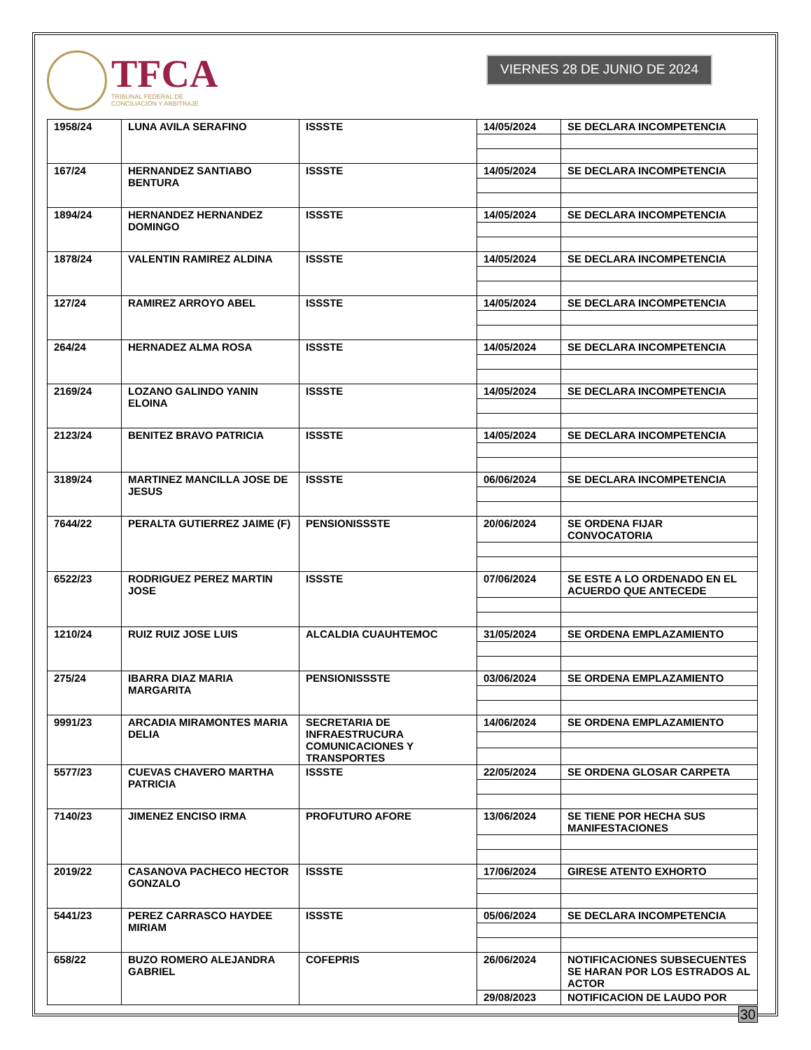TFCA
TRIBUNAL FEDERAL DE
CONCILIACIÓN Y ARBITRAJE
VIERNES 28 DE JUNIO DE 2024
| 1958/24 | LUNA AVILA SERAFINO | ISSSTE | 14/05/2024 | SE DECLARA INCOMPETENCIA |
| 167/24 | HERNANDEZ SANTIABO BENTURA | ISSSTE | 14/05/2024 | SE DECLARA INCOMPETENCIA |
| 1894/24 | HERNANDEZ HERNANDEZ DOMINGO | ISSSTE | 14/05/2024 | SE DECLARA INCOMPETENCIA |
| 1878/24 | VALENTIN RAMIREZ ALDINA | ISSSTE | 14/05/2024 | SE DECLARA INCOMPETENCIA |
| 127/24 | RAMIREZ ARROYO ABEL | ISSSTE | 14/05/2024 | SE DECLARA INCOMPETENCIA |
| 264/24 | HERNADEZ ALMA ROSA | ISSSTE | 14/05/2024 | SE DECLARA INCOMPETENCIA |
| 2169/24 | LOZANO GALINDO YANIN ELOINA | ISSSTE | 14/05/2024 | SE DECLARA INCOMPETENCIA |
| 2123/24 | BENITEZ BRAVO PATRICIA | ISSSTE | 14/05/2024 | SE DECLARA INCOMPETENCIA |
| 3189/24 | MARTINEZ MANCILLA JOSE DE JESUS | ISSSTE | 06/06/2024 | SE DECLARA INCOMPETENCIA |
| 7644/22 | PERALTA GUTIERREZ JAIME (F) | PENSIONISSSTE | 20/06/2024 | SE ORDENA FIJAR CONVOCATORIA |
| 6522/23 | RODRIGUEZ PEREZ MARTIN JOSE | ISSSTE | 07/06/2024 | SE ESTE A LO ORDENADO EN EL ACUERDO QUE ANTECEDE |
| 1210/24 | RUIZ RUIZ JOSE LUIS | ALCALDIA CUAUHTEMOC | 31/05/2024 | SE ORDENA EMPLAZAMIENTO |
| 275/24 | IBARRA DIAZ MARIA MARGARITA | PENSIONISSSTE | 03/06/2024 | SE ORDENA EMPLAZAMIENTO |
| 9991/23 | ARCADIA MIRAMONTES MARIA DELIA | SECRETARIA DE INFRAESTRUCURA COMUNICACIONES Y TRANSPORTES | 14/06/2024 | SE ORDENA EMPLAZAMIENTO |
| 5577/23 | CUEVAS CHAVERO MARTHA PATRICIA | ISSSTE | 22/05/2024 | SE ORDENA GLOSAR CARPETA |
| 7140/23 | JIMENEZ ENCISO IRMA | PROFUTURO AFORE | 13/06/2024 | SE TIENE POR HECHA SUS MANIFESTACIONES |
| 2019/22 | CASANOVA PACHECO HECTOR GONZALO | ISSSTE | 17/06/2024 | GIRESE ATENTO EXHORTO |
| 5441/23 | PEREZ CARRASCO HAYDEE MIRIAM | ISSSTE | 05/06/2024 | SE DECLARA INCOMPETENCIA |
| 658/22 | BUZO ROMERO ALEJANDRA GABRIEL | COFEPRIS | 26/06/2024 | NOTIFICACIONES SUBSECUENTES SE HARAN POR LOS ESTRADOS AL ACTOR |
| | | | 29/08/2023 | NOTIFICACION DE LAUDO POR |
30